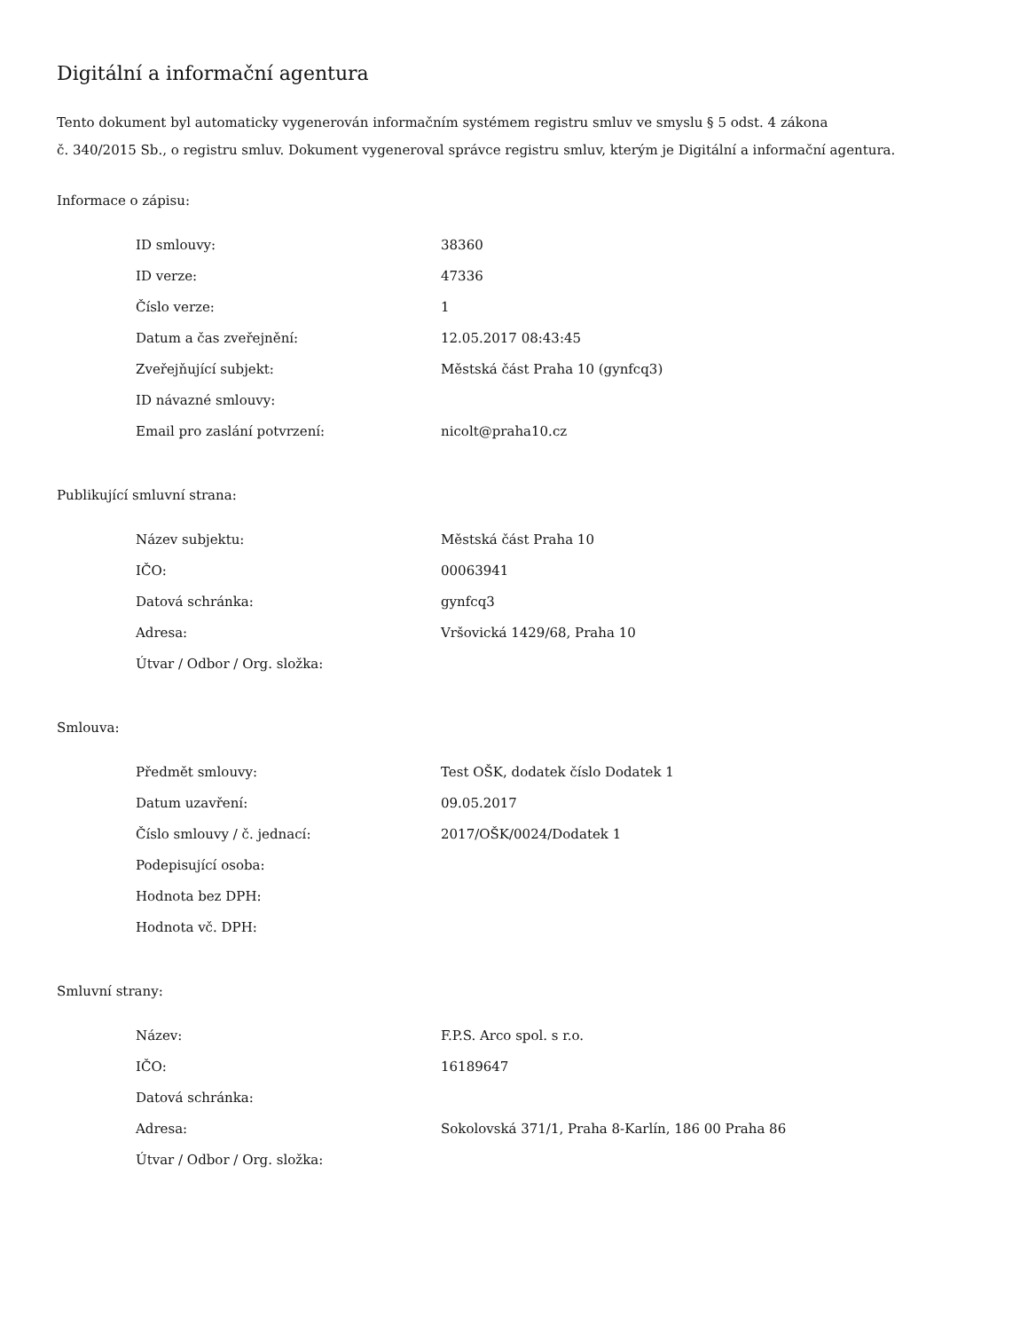Digitální a informační agentura
Tento dokument byl automaticky vygenerován informačním systémem registru smluv ve smyslu § 5 odst. 4 zákona
č. 340/2015 Sb., o registru smluv. Dokument vygeneroval správce registru smluv, kterým je Digitální a informační agentura.
Informace o zápisu:
| ID smlouvy: | 38360 |
| ID verze: | 47336 |
| Číslo verze: | 1 |
| Datum a čas zveřejnění: | 12.05.2017 08:43:45 |
| Zveřejňující subjekt: | Městská část Praha 10 (gynfcq3) |
| ID návazné smlouvy: | |
| Email pro zaslání potvrzení: | nicolt@praha10.cz |
Publikující smluvní strana:
| Název subjektu: | Městská část Praha 10 |
| IČO: | 00063941 |
| Datová schránka: | gynfcq3 |
| Adresa: | Vršovická 1429/68, Praha 10 |
| Útvar / Odbor / Org. složka: | |
Smlouva:
| Předmět smlouvy: | Test OŠK, dodatek číslo Dodatek 1 |
| Datum uzavření: | 09.05.2017 |
| Číslo smlouvy / č. jednací: | 2017/OŠK/0024/Dodatek 1 |
| Podepisující osoba: | |
| Hodnota bez DPH: | |
| Hodnota vč. DPH: | |
Smluvní strany:
| Název: | F.P.S. Arco spol. s r.o. |
| IČO: | 16189647 |
| Datová schránka: | |
| Adresa: | Sokolovská 371/1, Praha 8-Karlín, 186 00 Praha 86 |
| Útvar / Odbor / Org. složka: | |